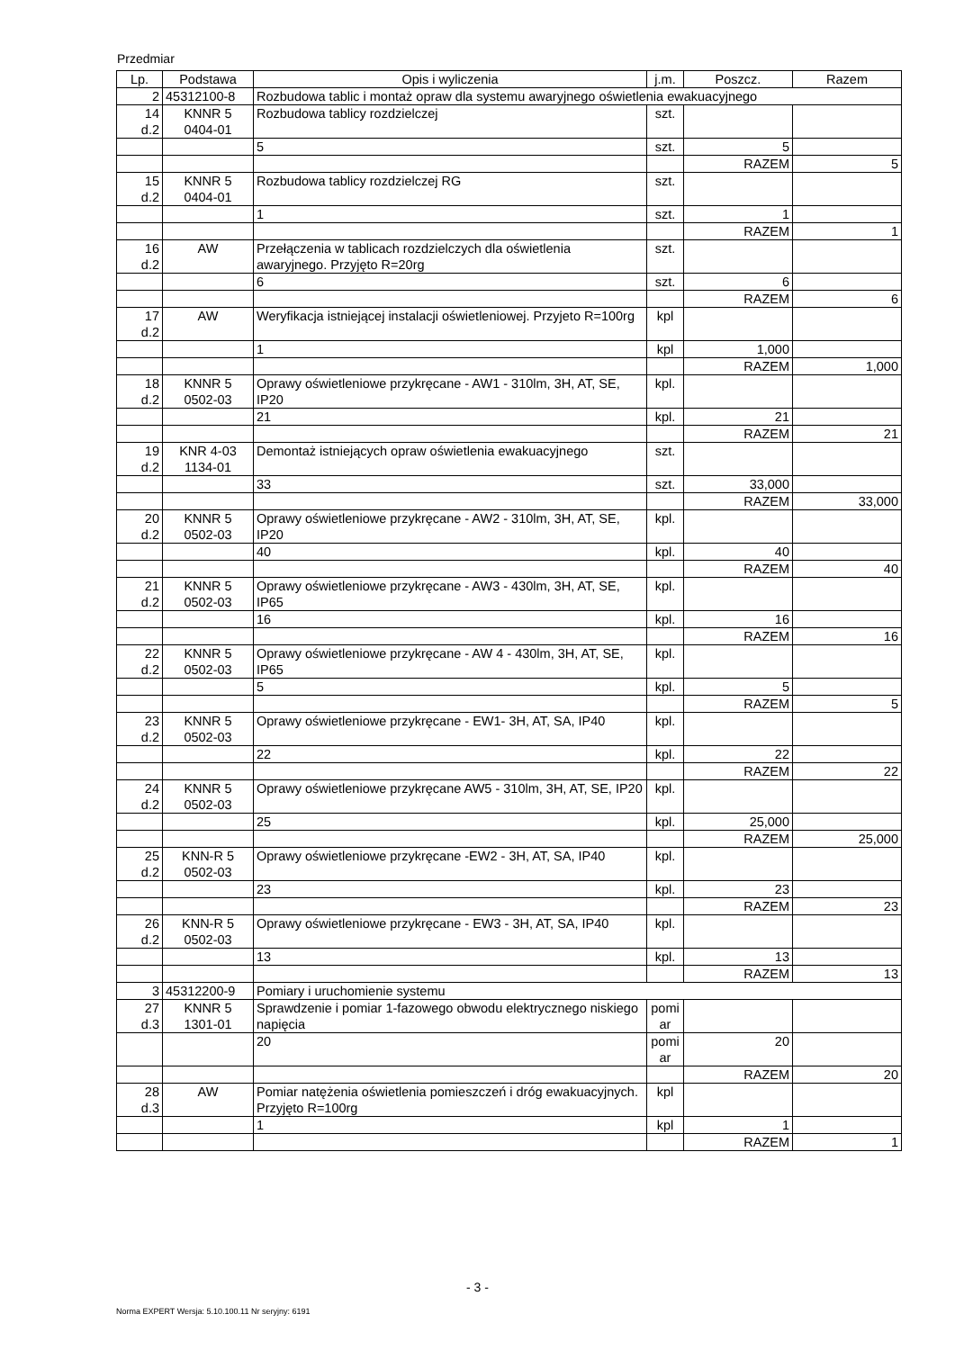Przedmiar
| Lp. | Podstawa | Opis i wyliczenia | j.m. | Poszcz. | Razem |
| --- | --- | --- | --- | --- | --- |
| 2 | 45312100-8 | Rozbudowa tablic i montaż opraw dla systemu awaryjnego oświetlenia ewakuacyjnego | | | |
| 14 d.2 | KNNR 5 0404-01 | Rozbudowa tablicy rozdzielczej | szt. | | |
| | | 5 | szt. | 5 | |
| | | | | RAZEM | 5 |
| 15 d.2 | KNNR 5 0404-01 | Rozbudowa tablicy rozdzielczej RG | szt. | | |
| | | 1 | szt. | 1 | |
| | | | | RAZEM | 1 |
| 16 d.2 | AW | Przełączenia w tablicach rozdzielczych dla oświetlenia awaryjnego. Przyjęto R=20rg | szt. | | |
| | | 6 | szt. | 6 | |
| | | | | RAZEM | 6 |
| 17 d.2 | AW | Weryfikacja istniejącej instalacji oświetleniowej. Przyjeto R=100rg | kpl | | |
| | | 1 | kpl | 1,000 | |
| | | | | RAZEM | 1,000 |
| 18 d.2 | KNNR 5 0502-03 | Oprawy oświetleniowe przykręcane - AW1 - 310lm, 3H, AT, SE, IP20 | kpl. | | |
| | | 21 | kpl. | 21 | |
| | | | | RAZEM | 21 |
| 19 d.2 | KNR 4-03 1134-01 | Demontaż istniejących opraw oświetlenia ewakuacyjnego | szt. | | |
| | | 33 | szt. | 33,000 | |
| | | | | RAZEM | 33,000 |
| 20 d.2 | KNNR 5 0502-03 | Oprawy oświetleniowe przykręcane - AW2 - 310lm, 3H, AT, SE, IP20 | kpl. | | |
| | | 40 | kpl. | 40 | |
| | | | | RAZEM | 40 |
| 21 d.2 | KNNR 5 0502-03 | Oprawy oświetleniowe przykręcane - AW3 - 430lm, 3H, AT, SE, IP65 | kpl. | | |
| | | 16 | kpl. | 16 | |
| | | | | RAZEM | 16 |
| 22 d.2 | KNNR 5 0502-03 | Oprawy oświetleniowe przykręcane - AW 4 - 430lm, 3H, AT, SE, IP65 | kpl. | | |
| | | 5 | kpl. | 5 | |
| | | | | RAZEM | 5 |
| 23 d.2 | KNNR 5 0502-03 | Oprawy oświetleniowe przykręcane - EW1- 3H, AT, SA, IP40 | kpl. | | |
| | | 22 | kpl. | 22 | |
| | | | | RAZEM | 22 |
| 24 d.2 | KNNR 5 0502-03 | Oprawy oświetleniowe przykręcane AW5 - 310lm, 3H, AT, SE, IP20 | kpl. | | |
| | | 25 | kpl. | 25,000 | |
| | | | | RAZEM | 25,000 |
| 25 d.2 | KNN-R 5 0502-03 | Oprawy oświetleniowe przykręcane -EW2 - 3H, AT, SA, IP40 | kpl. | | |
| | | 23 | kpl. | 23 | |
| | | | | RAZEM | 23 |
| 26 d.2 | KNN-R 5 0502-03 | Oprawy oświetleniowe przykręcane - EW3 - 3H, AT, SA, IP40 | kpl. | | |
| | | 13 | kpl. | 13 | |
| | | | | RAZEM | 13 |
| 3 | 45312200-9 | Pomiary i uruchomienie systemu | | | |
| 27 d.3 | KNNR 5 1301-01 | Sprawdzenie i pomiar 1-fazowego obwodu elektrycznego niskiego napięcia | pomi ar | | |
| | | 20 | pomi ar | 20 | |
| | | | | RAZEM | 20 |
| 28 d.3 | AW | Pomiar natężenia oświetlenia pomieszczeń i dróg ewakuacyjnych. Przyjęto R=100rg | kpl | | |
| | | 1 | kpl | 1 | |
| | | | | RAZEM | 1 |
- 3 -
Norma EXPERT Wersja: 5.10.100.11 Nr seryjny: 6191